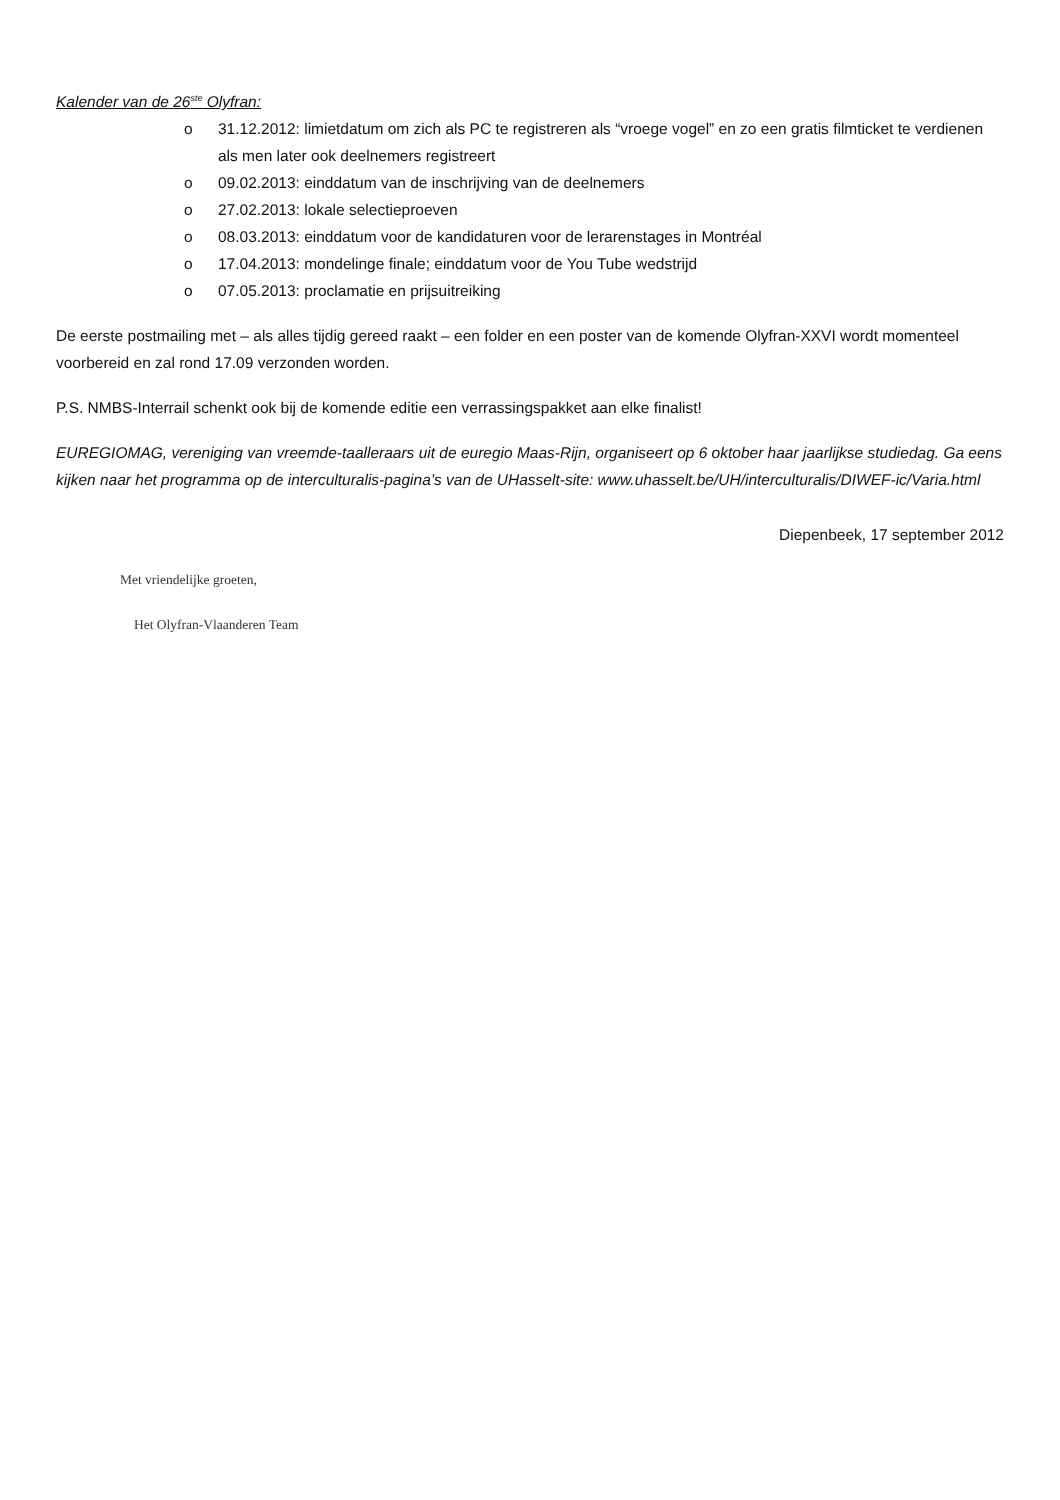Kalender van de 26<sup>ste</sup> Olyfran:
o 31.12.2012: limietdatum om zich als PC te registreren als “vroege vogel” en zo een gratis filmticket te verdienen als men later ook deelnemers registreert
o 09.02.2013: einddatum van de inschrijving van de deelnemers
o 27.02.2013: lokale selectieproeven
o 08.03.2013: einddatum voor de kandidaturen voor de lerarenstages in Montréal
o 17.04.2013: mondelinge finale; einddatum voor de You Tube wedstrijd
o 07.05.2013: proclamatie en prijsuitreiking
De eerste postmailing met – als alles tijdig gereed raakt – een folder en een poster van de komende Olyfran-XXVI wordt momenteel voorbereid en zal rond 17.09 verzonden worden.
P.S. NMBS-Interrail schenkt ook bij de komende editie een verrassingspakket aan elke finalist!
EUREGIOMAG, vereniging van vreemde-taalleraars uit de euregio Maas-Rijn, organiseert op 6 oktober haar jaarlijkse studiedag. Ga eens kijken naar het programma op de interculturalis-pagina’s van de UHasselt-site: www.uhasselt.be/UH/interculturalis/DIWEF-ic/Varia.html
Diepenbeek, 17 september 2012
Met vriendelijke groeten,
Het Olyfran-Vlaanderen Team